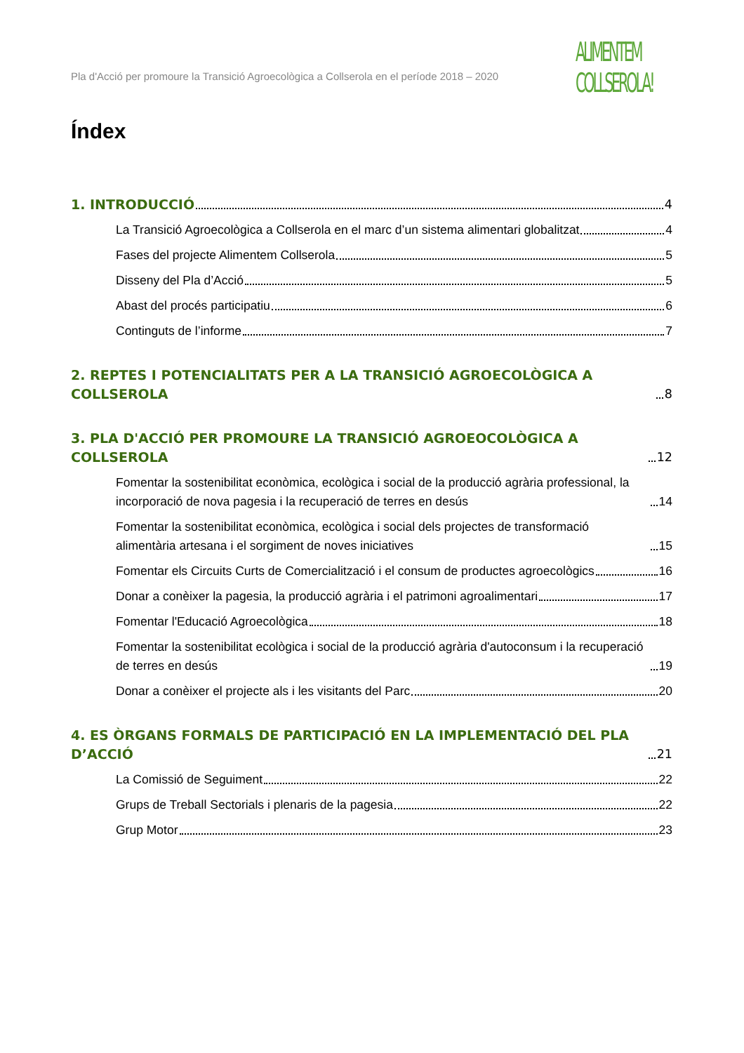Pla d'Acció per promoure la Transició Agroecològica a Collserola en el període 2018 – 2020
ALIMENTEM
COLLSEROLA!
Índex
1. INTRODUCCIÓ 4
La Transició Agroecològica a Collserola en el marc d’un sistema alimentari globalitzat 4
Fases del projecte Alimentem Collserola 5
Disseny del Pla d’Acció 5
Abast del procés participatiu 6
Continguts de l’informe 7
2. REPTES I POTENCIALITATS PER A LA TRANSICIÓ AGROECOLÒGICA A COLLSEROLA 8
3. PLA D'ACCIÓ PER PROMOURE LA TRANSICIÓ AGROEOCOLÒGICA A COLLSEROLA 12
Fomentar la sostenibilitat econòmica, ecològica i social de la producció agrària professional, la incorporació de nova pagesia i la recuperació de terres en desús 14
Fomentar la sostenibilitat econòmica, ecològica i social dels projectes de transformació alimentària artesana i el sorgiment de noves iniciatives 15
Fomentar els Circuits Curts de Comercialització i el consum de productes agroecològics 16
Donar a conèixer la pagesia, la producció agrària i el patrimoni agroalimentari 17
Fomentar l'Educació Agroecològica 18
Fomentar la sostenibilitat ecològica i social de la producció agrària d'autoconsum i la recuperació de terres en desús 19
Donar a conèixer el projecte als i les visitants del Parc 20
4. ES ÒRGANS FORMALS DE PARTICIPACIÓ EN LA IMPLEMENTACIÓ DEL PLA D’ACCIÓ 21
La Comissió de Seguiment 22
Grups de Treball Sectorials i plenaris de la pagesia 22
Grup Motor 23